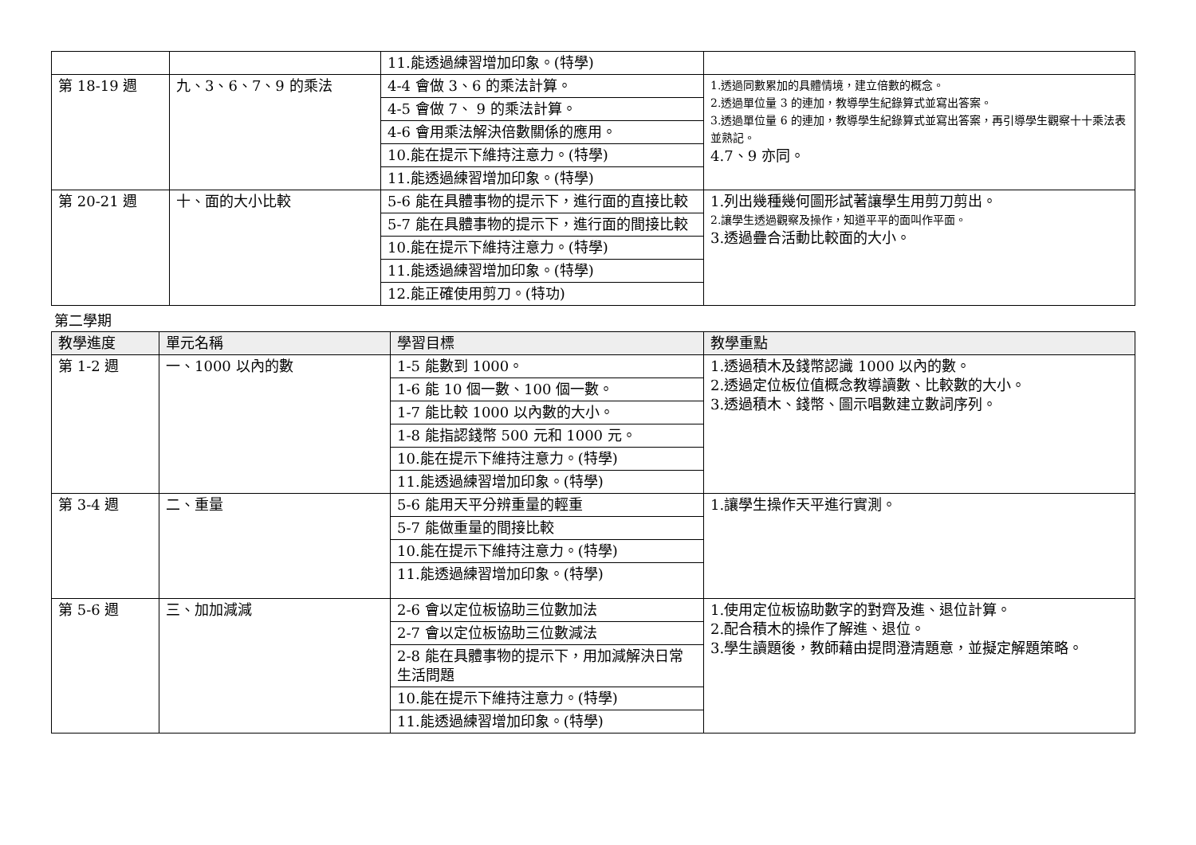| | | 11.能透過練習增加印象。(特學) | |
| 第 18-19 週 | 九、3、6、7、9 的乘法 | 4-4 會做 3、6 的乘法計算。 | 1.透過同數累加的具體情境，建立倍數的概念。 2.透過單位量 3 的連加，教導學生紀錄算式並寫出答案。 3.透過單位量 6 的連加，教導學生紀錄算式並寫出答案，再引導學生觀察十十乘法表並熟記。 4.7、9 亦同。 |
| | | 4-5 會做 7、 9 的乘法計算。 | |
| | | 4-6 會用乘法解決倍數關係的應用。 | |
| | | 10.能在提示下維持注意力。(特學) | |
| | | 11.能透過練習增加印象。(特學) | |
| 第 20-21 週 | 十、面的大小比較 | 5-6 能在具體事物的提示下，進行面的直接比較 | 1.列出幾種幾何圖形試著讓學生用剪刀剪出。 2.讓學生透過觀察及操作，知道平平的面叫作平面。 3.透過疊合活動比較面的大小。 |
| | | 5-7 能在具體事物的提示下，進行面的間接比較 | |
| | | 10.能在提示下維持注意力。(特學) | |
| | | 11.能透過練習增加印象。(特學) | |
| | | 12.能正確使用剪刀。(特功) | |
第二學期
| 教學進度 | 單元名稱 | 學習目標 | 教學重點 |
| --- | --- | --- | --- |
| 第 1-2 週 | 一、1000 以內的數 | 1-5 能數到 1000。 | 1.透過積木及錢幣認識 1000 以內的數。 2.透過定位板位值概念教導讀數、比較數的大小。 3.透過積木、錢幣、圖示唱數建立數詞序列。 |
| | | 1-6 能 10 個一數、100 個一數。 | |
| | | 1-7 能比較 1000 以內數的大小。 | |
| | | 1-8 能指認錢幣 500 元和 1000 元。 | |
| | | 10.能在提示下維持注意力。(特學) | |
| | | 11.能透過練習增加印象。(特學) | |
| 第 3-4 週 | 二、重量 | 5-6 能用天平分辨重量的輕重 | 1.讓學生操作天平進行實測。 |
| | | 5-7 能做重量的間接比較 | |
| | | 10.能在提示下維持注意力。(特學) | |
| | | 11.能透過練習增加印象。(特學) | |
| 第 5-6 週 | 三、加加減減 | 2-6 會以定位板協助三位數加法 | 1.使用定位板協助數字的對齊及進、退位計算。 2.配合積木的操作了解進、退位。 3.學生讀題後，教師藉由提問澄清題意，並擬定解題策略。 |
| | | 2-7 會以定位板協助三位數減法 | |
| | | 2-8 能在具體事物的提示下，用加減解決日常生活問題 | |
| | | 10.能在提示下維持注意力。(特學) | |
| | | 11.能透過練習增加印象。(特學) | |